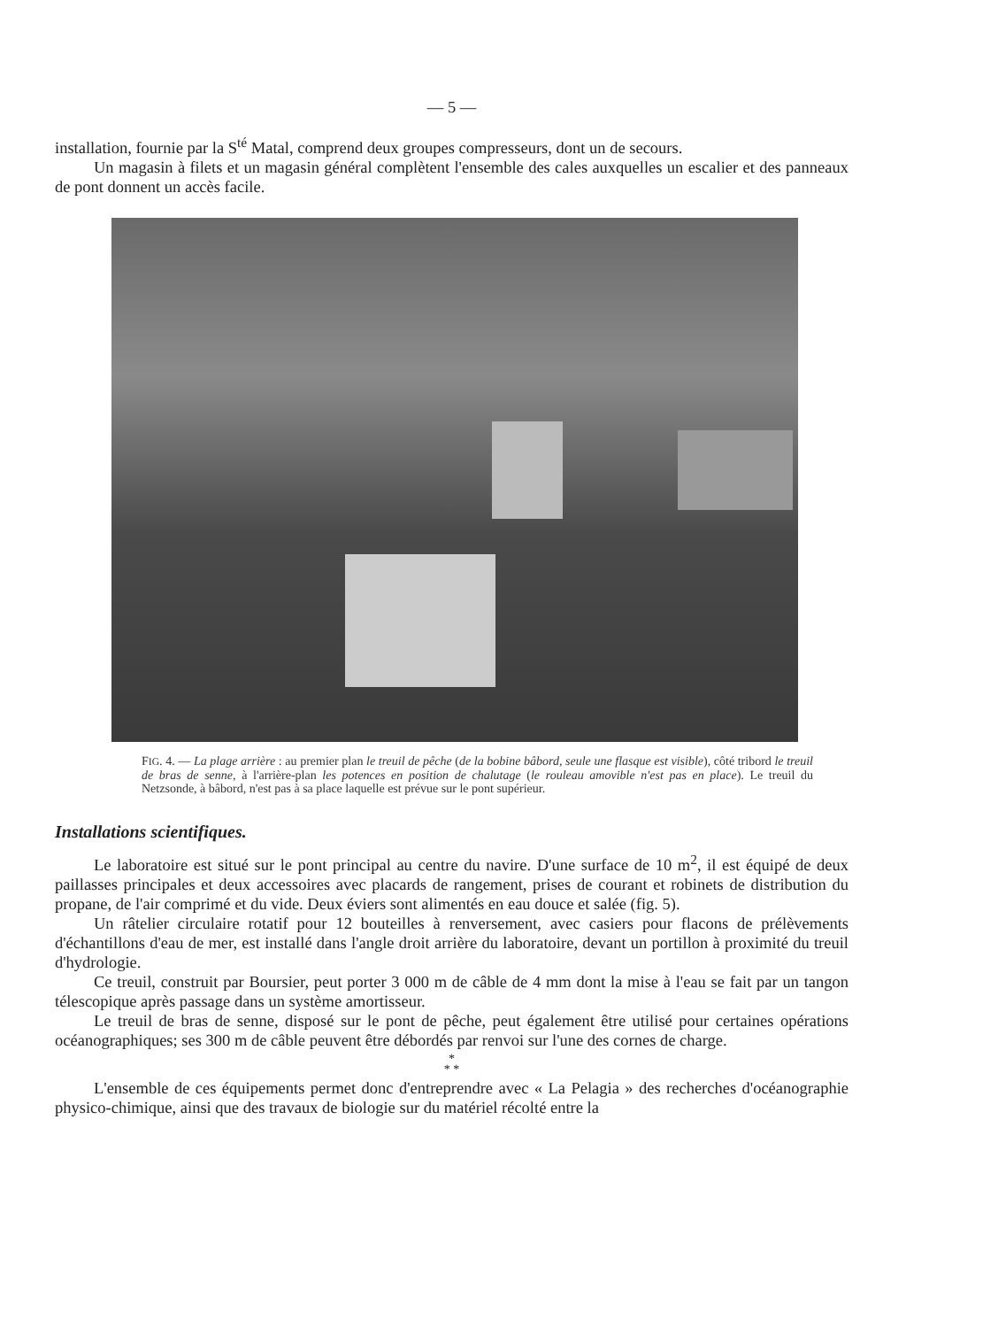— 5 —
installation, fournie par la S<sup>té</sup> Matal, comprend deux groupes compresseurs, dont un de secours.
Un magasin à filets et un magasin général complètent l'ensemble des cales auxquelles un escalier et des panneaux de pont donnent un accès facile.
FIG. 4. — La plage arrière : au premier plan le treuil de pêche (de la bobine bâbord, seule une flasque est visible), côté tribord le treuil de bras de senne, à l'arrière-plan les potences en position de chalutage (le rouleau amovible n'est pas en place). Le treuil du Netzsonde, à bâbord, n'est pas à sa place laquelle est prévue sur le pont supérieur.
Installations scientifiques.
Le laboratoire est situé sur le pont principal au centre du navire. D'une surface de 10 m<sup>2</sup>, il est équipé de deux paillasses principales et deux accessoires avec placards de rangement, prises de courant et robinets de distribution du propane, de l'air comprimé et du vide. Deux éviers sont alimentés en eau douce et salée (fig. 5).
Un râtelier circulaire rotatif pour 12 bouteilles à renversement, avec casiers pour flacons de prélèvements d'échantillons d'eau de mer, est installé dans l'angle droit arrière du laboratoire, devant un portillon à proximité du treuil d'hydrologie.
Ce treuil, construit par Boursier, peut porter 3 000 m de câble de 4 mm dont la mise à l'eau se fait par un tangon télescopique après passage dans un système amortisseur.
Le treuil de bras de senne, disposé sur le pont de pêche, peut également être utilisé pour certaines opérations océanographiques; ses 300 m de câble peuvent être débordés par renvoi sur l'une des cornes de charge.
*
* *
L'ensemble de ces équipements permet donc d'entreprendre avec « La Pelagia » des recherches d'océanographie physico-chimique, ainsi que des travaux de biologie sur du matériel récolté entre la